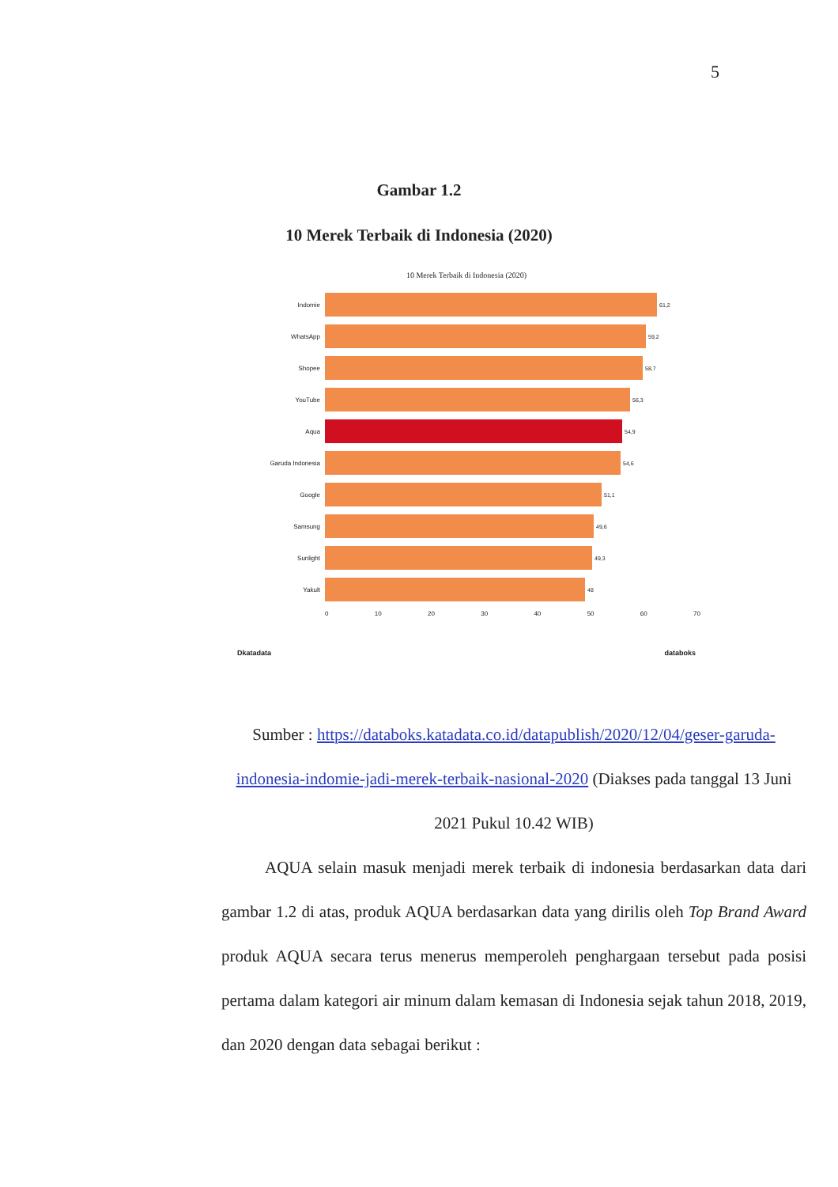5
Gambar 1.2
10 Merek Terbaik di Indonesia (2020)
10 Merek Terbaik di Indonesia (2020)
Indomie 61,2
WhatsApp 59,2
Shopee 58,7
YouTube 56,3
Aqua 54,9
Garuda Indonesia 54,6
Google 51,1
Samsung 49,6
Sunlight 49,3
Yakult 48
0 10 20 30 40 50 60 70
Dkatadata databoks
Sumber : https://databoks.katadata.co.id/datapublish/2020/12/04/geser-garuda-indonesia-indomie-jadi-merek-terbaik-nasional-2020 (Diakses pada tanggal 13 Juni 2021 Pukul 10.42 WIB)
AQUA selain masuk menjadi merek terbaik di indonesia berdasarkan data dari gambar 1.2 di atas, produk AQUA berdasarkan data yang dirilis oleh Top Brand Award produk AQUA secara terus menerus memperoleh penghargaan tersebut pada posisi pertama dalam kategori air minum dalam kemasan di Indonesia sejak tahun 2018, 2019, dan 2020 dengan data sebagai berikut :